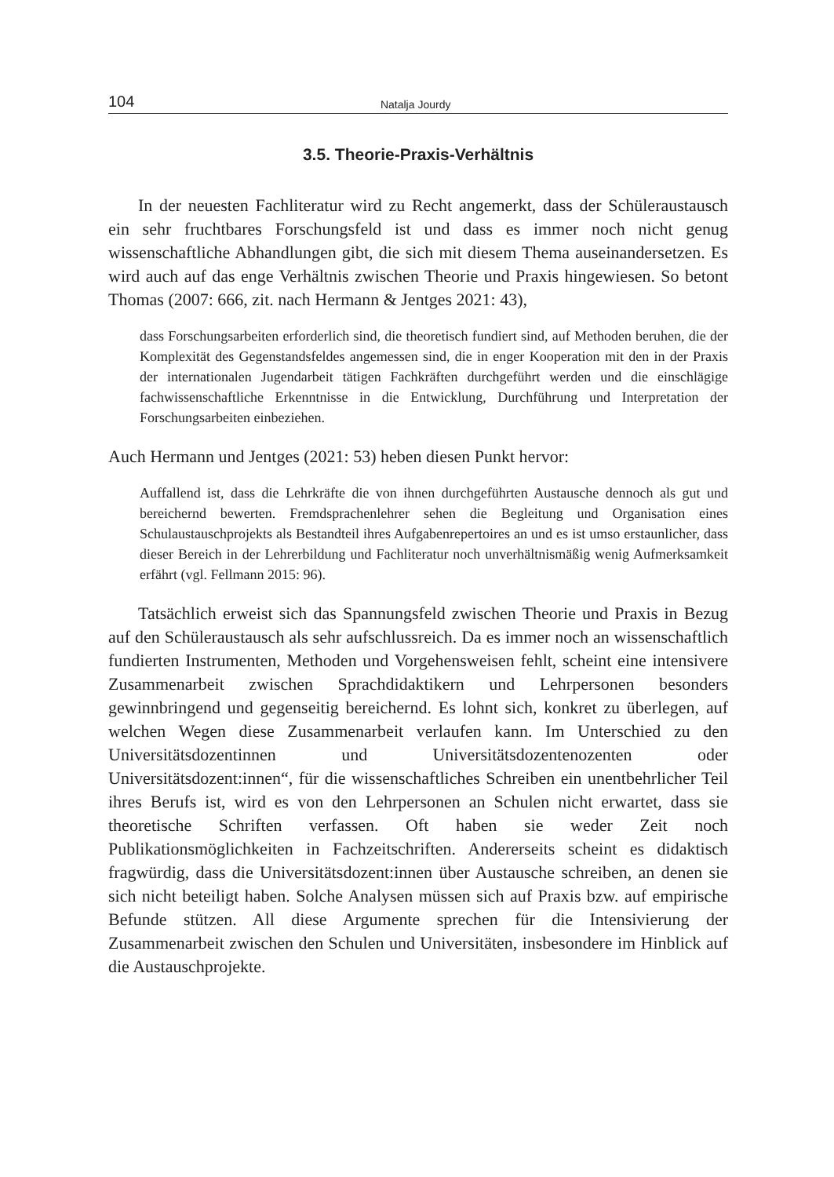104 Natalja Jourdy
3.5. Theorie-Praxis-Verhältnis
In der neuesten Fachliteratur wird zu Recht angemerkt, dass der Schüleraustausch ein sehr fruchtbares Forschungsfeld ist und dass es immer noch nicht genug wissenschaftliche Abhandlungen gibt, die sich mit diesem Thema auseinandersetzen. Es wird auch auf das enge Verhältnis zwischen Theorie und Praxis hingewiesen. So betont Thomas (2007: 666, zit. nach Hermann & Jentges 2021: 43),
dass Forschungsarbeiten erforderlich sind, die theoretisch fundiert sind, auf Methoden beruhen, die der Komplexität des Gegenstandsfeldes angemessen sind, die in enger Kooperation mit den in der Praxis der internationalen Jugendarbeit tätigen Fachkräften durchgeführt werden und die einschlägige fachwissenschaftliche Erkenntnisse in die Entwicklung, Durchführung und Interpretation der Forschungsarbeiten einbeziehen.
Auch Hermann und Jentges (2021: 53) heben diesen Punkt hervor:
Auffallend ist, dass die Lehrkräfte die von ihnen durchgeführten Austausche dennoch als gut und bereichernd bewerten. Fremdsprachenlehrer sehen die Begleitung und Organisation eines Schulaustauschprojekts als Bestandteil ihres Aufgabenrepertoires an und es ist umso erstaunlicher, dass dieser Bereich in der Lehrerbildung und Fachliteratur noch unverhältnismäßig wenig Aufmerksamkeit erfährt (vgl. Fellmann 2015: 96).
Tatsächlich erweist sich das Spannungsfeld zwischen Theorie und Praxis in Bezug auf den Schüleraustausch als sehr aufschlussreich. Da es immer noch an wissenschaftlich fundierten Instrumenten, Methoden und Vorgehensweisen fehlt, scheint eine intensivere Zusammenarbeit zwischen Sprachdidaktikern und Lehrpersonen besonders gewinnbringend und gegenseitig bereichernd. Es lohnt sich, konkret zu überlegen, auf welchen Wegen diese Zusammenarbeit verlaufen kann. Im Unterschied zu den Universitätsdozentinnen und Universitätsdozentenozenten oder Universitätsdozent:innen“, für die wissenschaftliches Schreiben ein unentbehrlicher Teil ihres Berufs ist, wird es von den Lehrpersonen an Schulen nicht erwartet, dass sie theoretische Schriften verfassen. Oft haben sie weder Zeit noch Publikationsmöglichkeiten in Fachzeitschriften. Andererseits scheint es didaktisch fragwürdig, dass die Universitätsdozent:innen über Austausche schreiben, an denen sie sich nicht beteiligt haben. Solche Analysen müssen sich auf Praxis bzw. auf empirische Befunde stützen. All diese Argumente sprechen für die Intensivierung der Zusammenarbeit zwischen den Schulen und Universitäten, insbesondere im Hinblick auf die Austauschprojekte.